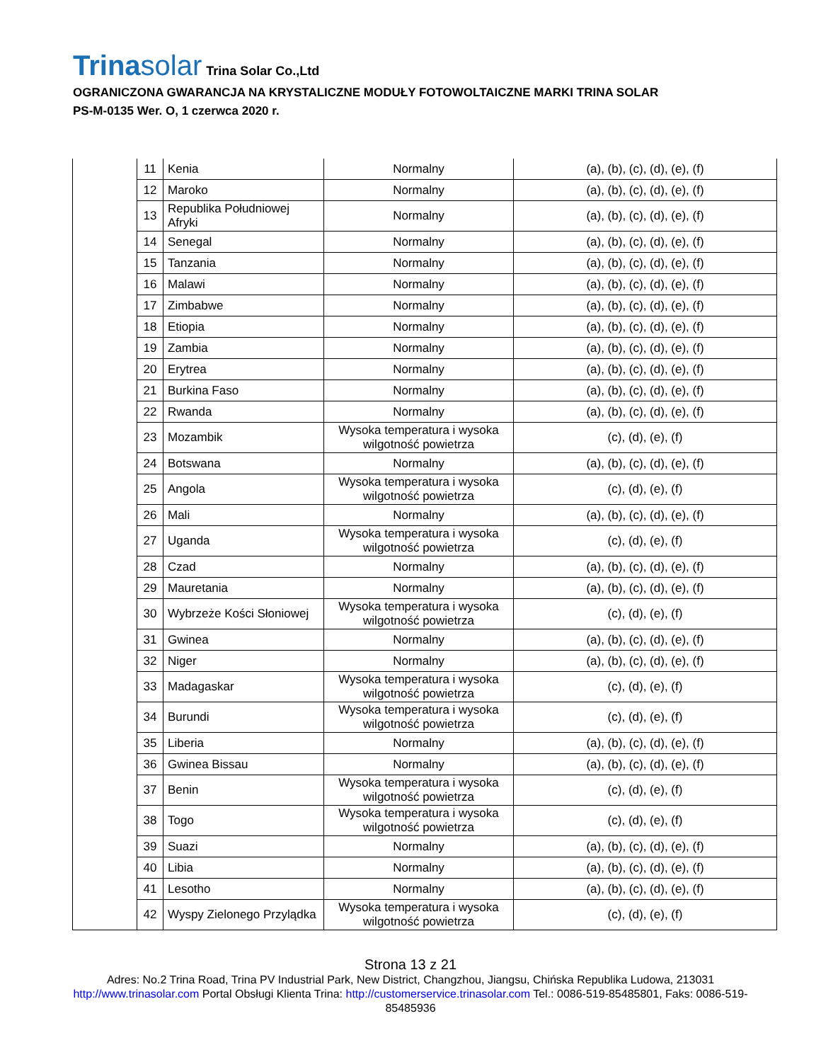Trinasolar
Trina Solar Co.,Ltd
OGRANICZONA GWARANCJA NA KRYSTALICZNE MODUŁY FOTOWOLTAICZNE MARKI TRINA SOLAR
PS-M-0135 Wer. O, 1 czerwca 2020 r.
| | 11 | Kenia | Normalny | (a), (b), (c), (d), (e), (f) |
| | 12 | Maroko | Normalny | (a), (b), (c), (d), (e), (f) |
| | 13 | Republika Południowej Afryki | Normalny | (a), (b), (c), (d), (e), (f) |
| | 14 | Senegal | Normalny | (a), (b), (c), (d), (e), (f) |
| | 15 | Tanzania | Normalny | (a), (b), (c), (d), (e), (f) |
| | 16 | Malawi | Normalny | (a), (b), (c), (d), (e), (f) |
| | 17 | Zimbabwe | Normalny | (a), (b), (c), (d), (e), (f) |
| | 18 | Etiopia | Normalny | (a), (b), (c), (d), (e), (f) |
| | 19 | Zambia | Normalny | (a), (b), (c), (d), (e), (f) |
| | 20 | Erytrea | Normalny | (a), (b), (c), (d), (e), (f) |
| | 21 | Burkina Faso | Normalny | (a), (b), (c), (d), (e), (f) |
| | 22 | Rwanda | Normalny | (a), (b), (c), (d), (e), (f) |
| | 23 | Mozambik | Wysoka temperatura i wysoka wilgotność powietrza | (c), (d), (e), (f) |
| | 24 | Botswana | Normalny | (a), (b), (c), (d), (e), (f) |
| | 25 | Angola | Wysoka temperatura i wysoka wilgotność powietrza | (c), (d), (e), (f) |
| | 26 | Mali | Normalny | (a), (b), (c), (d), (e), (f) |
| | 27 | Uganda | Wysoka temperatura i wysoka wilgotność powietrza | (c), (d), (e), (f) |
| | 28 | Czad | Normalny | (a), (b), (c), (d), (e), (f) |
| | 29 | Mauretania | Normalny | (a), (b), (c), (d), (e), (f) |
| | 30 | Wybrzeże Kości Słoniowej | Wysoka temperatura i wysoka wilgotność powietrza | (c), (d), (e), (f) |
| | 31 | Gwinea | Normalny | (a), (b), (c), (d), (e), (f) |
| | 32 | Niger | Normalny | (a), (b), (c), (d), (e), (f) |
| | 33 | Madagaskar | Wysoka temperatura i wysoka wilgotność powietrza | (c), (d), (e), (f) |
| | 34 | Burundi | Wysoka temperatura i wysoka wilgotność powietrza | (c), (d), (e), (f) |
| | 35 | Liberia | Normalny | (a), (b), (c), (d), (e), (f) |
| | 36 | Gwinea Bissau | Normalny | (a), (b), (c), (d), (e), (f) |
| | 37 | Benin | Wysoka temperatura i wysoka wilgotność powietrza | (c), (d), (e), (f) |
| | 38 | Togo | Wysoka temperatura i wysoka wilgotność powietrza | (c), (d), (e), (f) |
| | 39 | Suazi | Normalny | (a), (b), (c), (d), (e), (f) |
| | 40 | Libia | Normalny | (a), (b), (c), (d), (e), (f) |
| | 41 | Lesotho | Normalny | (a), (b), (c), (d), (e), (f) |
| | 42 | Wyspy Zielonego Przylądka | Wysoka temperatura i wysoka wilgotność powietrza | (c), (d), (e), (f) |
Strona 13 z 21
Adres: No.2 Trina Road, Trina PV Industrial Park, New District, Changzhou, Jiangsu, Chińska Republika Ludowa, 213031
http://www.trinasolar.com Portal Obsługi Klienta Trina: http://customerservice.trinasolar.com Tel.: 0086-519-85485801, Faks: 0086-519-85485936